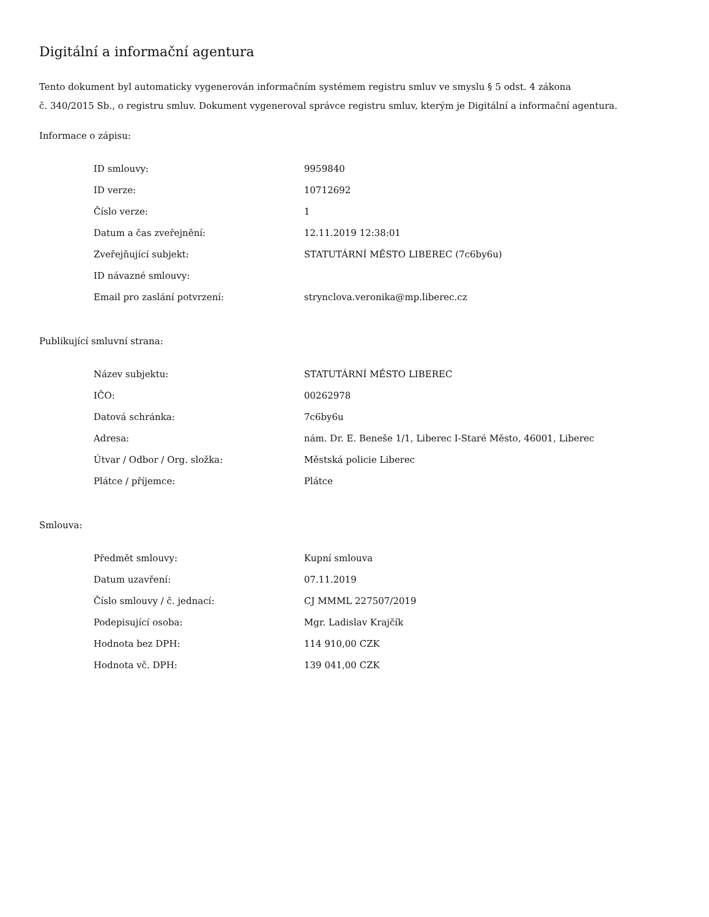Digitální a informační agentura
Tento dokument byl automaticky vygenerován informačním systémem registru smluv ve smyslu § 5 odst. 4 zákona
č. 340/2015 Sb., o registru smluv. Dokument vygeneroval správce registru smluv, kterým je Digitální a informační agentura.
Informace o zápisu:
| ID smlouvy: | 9959840 |
| ID verze: | 10712692 |
| Číslo verze: | 1 |
| Datum a čas zveřejnění: | 12.11.2019 12:38:01 |
| Zveřejňující subjekt: | STATUTÁRNÍ MĚSTO LIBEREC (7c6by6u) |
| ID návazné smlouvy: | |
| Email pro zaslání potvrzení: | strynclova.veronika@mp.liberec.cz |
Publikující smluvní strana:
| Název subjektu: | STATUTÁRNÍ MĚSTO LIBEREC |
| IČO: | 00262978 |
| Datová schránka: | 7c6by6u |
| Adresa: | nám. Dr. E. Beneše 1/1, Liberec I-Staré Město, 46001, Liberec |
| Útvar / Odbor / Org. složka: | Městská policie Liberec |
| Plátce / příjemce: | Plátce |
Smlouva:
| Předmět smlouvy: | Kupní smlouva |
| Datum uzavření: | 07.11.2019 |
| Číslo smlouvy / č. jednací: | CJ MMML 227507/2019 |
| Podepisující osoba: | Mgr. Ladislav Krajčík |
| Hodnota bez DPH: | 114 910,00 CZK |
| Hodnota vč. DPH: | 139 041,00 CZK |